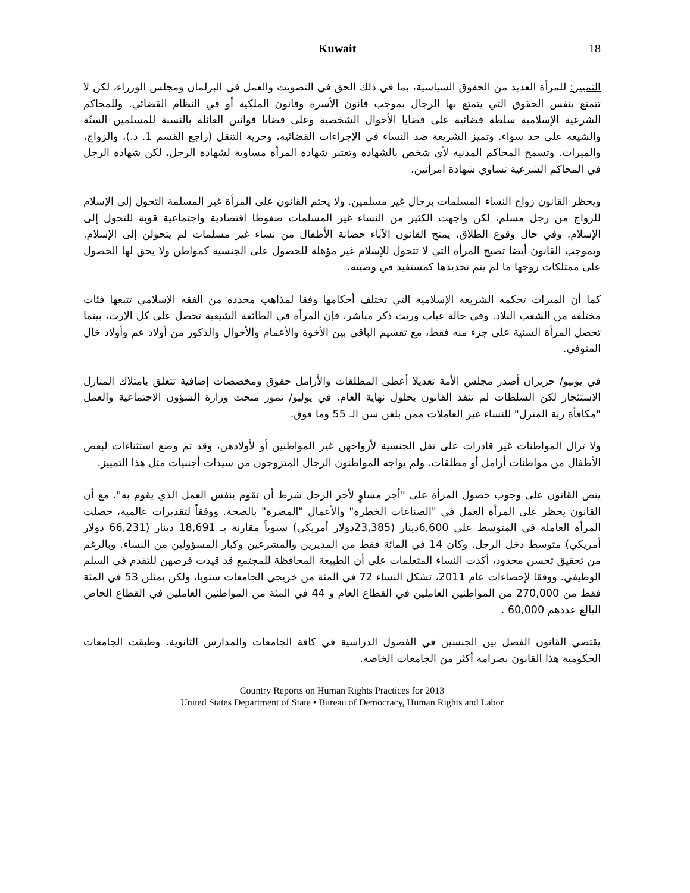Kuwait 18
التمييز: للمرأة العديد من الحقوق السياسية، بما في ذلك الحق في التصويت والعمل في البرلمان ومجلس الوزراء، لكن لا تتمتع بنفس الحقوق التي يتمتع بها الرجال بموجب قانون الأسرة وقانون الملكية أو في النظام القضائي. وللمحاكم الشرعية الإسلامية سلطة قضائية على قضايا الأحوال الشخصية وعلى قضايا قوانين العائلة بالنسبة للمسلمين السنّة والشيعة على حد سواء. وتميز الشريعة ضد النساء في الإجراءات القضائية، وحرية التنقل (راجع القسم 1. د.)، والزواج، والميراث. وتسمح المحاكم المدنية لأي شخص بالشهادة وتعتبر شهادة المرأة مساوية لشهادة الرجل، لكن شهادة الرجل في المحاكم الشرعية تساوي شهادة امرأتين.
ويحظر القانون زواج النساء المسلمات برجال غير مسلمين. ولا يحتم القانون على المرأة غير المسلمة التحول إلى الإسلام للزواج من رجل مسلم، لكن واجهت الكثير من النساء غير المسلمات ضغوطا اقتصادية واجتماعية قوية للتحول إلى الإسلام. وفي حال وقوع الطلاق، يمنح القانون الآباء حضانة الأطفال من نساء غير مسلمات لم يتحولن إلى الإسلام. وبموجب القانون أيضا تصبح المرأة التي لا تتحول للإسلام غير مؤهلة للحصول على الجنسية كمواطن ولا يحق لها الحصول على ممتلكات زوجها ما لم يتم تحديدها كمستفيد في وصيته.
كما أن الميراث تحكمه الشريعة الإسلامية التي تختلف أحكامها وفقا لمذاهب محددة من الفقه الإسلامي تتبعها فئات مختلفة من الشعب البلاد. وفي حالة غياب وريث ذكر مباشر، فإن المرأة في الطائفة الشيعية تحصل على كل الإرث، بينما تحصل المرأة السنية على جزء منه فقط، مع تقسيم الباقي بين الأخوة والأعمام والأخوال والذكور من أولاد عم وأولاد خال المتوفي.
في يونيو/ حزيران أصدر مجلس الأمة تعديلا أعطى المطلقات والأرامل حقوق ومخصصات إضافية تتعلق بامتلاك المنازل الاستئجار لكن السلطات لم تنفذ القانون بحلول نهاية العام. في يوليو/ تموز منحت وزارة الشؤون الاجتماعية والعمل "مكافأة ربة المنزل" للنساء غير العاملات ممن بلغن سن الـ 55 وما فوق.
ولا تزال المواطنات غير قادرات على نقل الجنسية لأزواجهن غير المواطنين أو لأولادهن، وقد تم وضع استثناءات لبعض الأطفال من مواطنات أرامل أو مطلقات. ولم يواجه المواطنون الرجال المتزوجون من سيدات أجنبيات مثل هذا التمييز.
ينص القانون على وجوب حصول المرأة على "أجر مساوٍ لأجر الرجل شرط أن تقوم بنفس العمل الذي يقوم به"، مع أن القانون يحظر على المرأة العمل في "الصناعات الخطرة" والأعمال "المضرة" بالصحة. ووفقاً لتقديرات عالمية، حصلت المرأة العاملة في المتوسط على 6,600دينار (23,385دولار أمريكي) سنوياً مقارنة بـ 18,691 دينار (66,231 دولار أمريكي) متوسط دخل الرجل. وكان 14 في المائة فقط من المديرين والمشرعين وكبار المسؤولين من النساء. وبالرغم من تحقيق تحسن محدود، أكدت النساء المتعلمات على أن الطبيعة المحافظة للمجتمع قد قيدت فرصهن للتقدم في السلم الوظيفي. ووفقا لإحصاءات عام 2011، تشكل النساء 72 في المئة من خريجي الجامعات سنويا، ولكن يمثلن 53 في المئة فقط من 270,000 من المواطنين العاملين في القطاع العام و 44 في المئة من المواطنين العاملين في القطاع الخاص البالغ عددهم 60,000 .
يقتضي القانون الفصل بين الجنسين في الفصول الدراسية في كافة الجامعات والمدارس الثانوية. وطبقت الجامعات الحكومية هذا القانون بصرامة أكثر من الجامعات الخاصة.
Country Reports on Human Rights Practices for 2013
United States Department of State • Bureau of Democracy, Human Rights and Labor